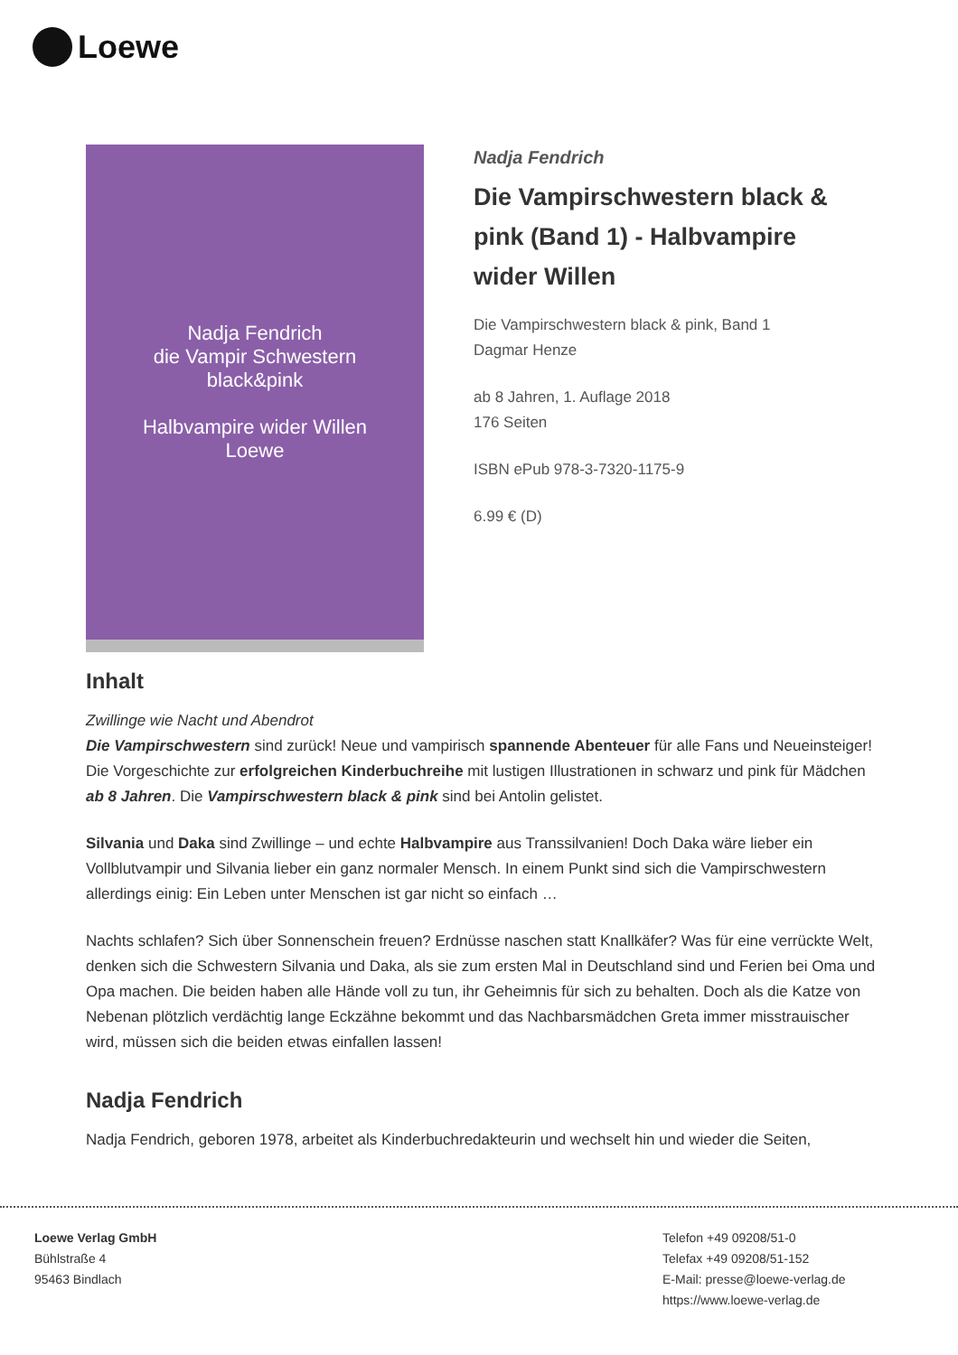Loewe
Nadja Fendrich
die Vampir Schwestern
black&pink
Halbvampire wider Willen
Loewe
Nadja Fendrich
Die Vampirschwestern black & pink (Band 1) - Halbvampire wider Willen
Die Vampirschwestern black & pink, Band 1
Dagmar Henze
ab 8 Jahren, 1. Auflage 2018
176 Seiten
ISBN ePub 978-3-7320-1175-9
6.99 € (D)
Inhalt
Zwillinge wie Nacht und Abendrot
Die Vampirschwestern sind zurück! Neue und vampirisch spannende Abenteuer für alle Fans und Neueinsteiger! Die Vorgeschichte zur erfolgreichen Kinderbuchreihe mit lustigen Illustrationen in schwarz und pink für Mädchen ab 8 Jahren. Die Vampirschwestern black & pink sind bei Antolin gelistet.
Silvania und Daka sind Zwillinge – und echte Halbvampire aus Transsilvanien! Doch Daka wäre lieber ein Vollblutvampir und Silvania lieber ein ganz normaler Mensch. In einem Punkt sind sich die Vampirschwestern allerdings einig: Ein Leben unter Menschen ist gar nicht so einfach …
Nachts schlafen? Sich über Sonnenschein freuen? Erdnüsse naschen statt Knallkäfer? Was für eine verrückte Welt, denken sich die Schwestern Silvania und Daka, als sie zum ersten Mal in Deutschland sind und Ferien bei Oma und Opa machen. Die beiden haben alle Hände voll zu tun, ihr Geheimnis für sich zu behalten. Doch als die Katze von Nebenan plötzlich verdächtig lange Eckzähne bekommt und das Nachbarsmädchen Greta immer misstrauischer wird, müssen sich die beiden etwas einfallen lassen!
Nadja Fendrich
Nadja Fendrich, geboren 1978, arbeitet als Kinderbuchredakteurin und wechselt hin und wieder die Seiten,
Loewe Verlag GmbH
Bühlstraße 4
95463 Bindlach
Telefon +49 09208/51-0
Telefax +49 09208/51-152
E-Mail: presse@loewe-verlag.de
https://www.loewe-verlag.de